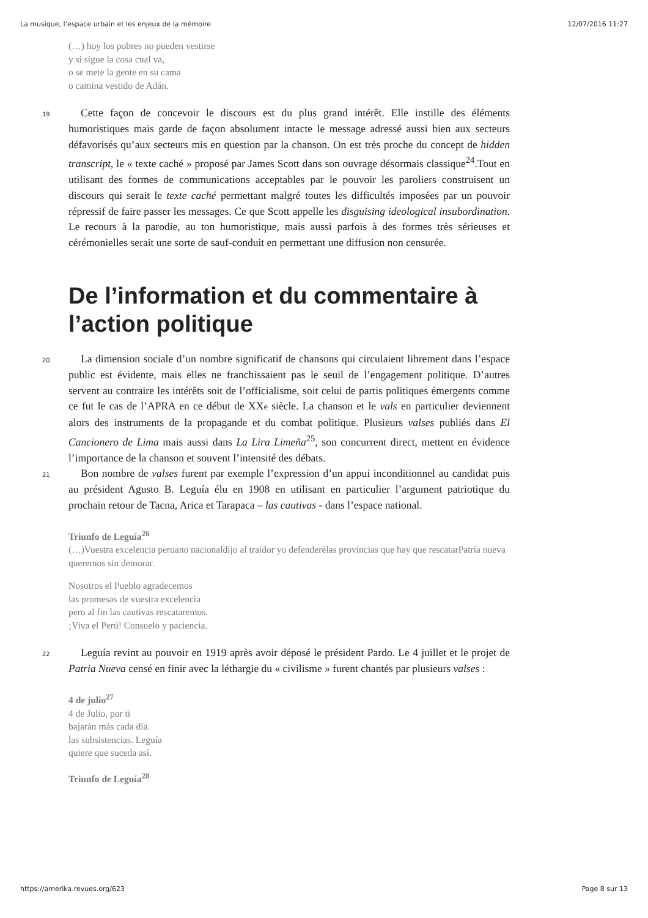La musique, l’espace urbain et les enjeux de la mémoire 12/07/2016 11:27
(…) hoy los pobres no pueden vestirse
y si sigue la cosa cual va,
o se mete la gente en su cama
o camina vestido de Adán.
19 Cette façon de concevoir le discours est du plus grand intérêt. Elle instille des éléments humoristiques mais garde de façon absolument intacte le message adressé aussi bien aux secteurs défavorisés qu’aux secteurs mis en question par la chanson. On est très proche du concept de hidden transcript, le « texte caché » proposé par James Scott dans son ouvrage désormais classique<sup>24</sup>.Tout en utilisant des formes de communications acceptables par le pouvoir les paroliers construisent un discours qui serait le texte caché permettant malgré toutes les difficultés imposées par un pouvoir répressif de faire passer les messages. Ce que Scott appelle les disguising ideological insubordination. Le recours à la parodie, au ton humoristique, mais aussi parfois à des formes très sérieuses et cérémonielles serait une sorte de sauf-conduit en permettant une diffusion non censurée.
De l’information et du commentaire à l’action politique
20 La dimension sociale d’un nombre significatif de chansons qui circulaient librement dans l’espace public est évidente, mais elles ne franchissaient pas le seuil de l’engagement politique. D’autres servent au contraire les intérêts soit de l’officialisme, soit celui de partis politiques émergents comme ce fut le cas de l’APRA en ce début de XXe siècle. La chanson et le vals en particulier deviennent alors des instruments de la propagande et du combat politique. Plusieurs valses publiés dans El Cancionero de Lima mais aussi dans La Lira Limeña<sup>25</sup>, son concurrent direct, mettent en évidence l’importance de la chanson et souvent l’intensité des débats.
21 Bon nombre de valses furent par exemple l’expression d’un appui inconditionnel au candidat puis au président Agusto B. Leguía élu en 1908 en utilisant en particulier l’argument patriotique du prochain retour de Tacna, Arica et Tarapaca – las cautivas - dans l’espace national.
Triunfo de Leguía<sup>26</sup>
(…)Vuestra excelencia peruano nacionaldijo al traidor yo defenderélas provincias que hay que rescatarPatria nueva queremos sin demorar.
Nosotros el Pueblo agradecemos
las promesas de vuestra excelencia
pero al fin las cautivas rescataremos.
¡Viva el Perú! Consuelo y paciencia.
22 Leguía revint au pouvoir en 1919 après avoir déposé le président Pardo. Le 4 juillet et le projet de Patria Nueva censé en finir avec la léthargie du « civilisme » furent chantés par plusieurs valses :
4 de julio<sup>27</sup>
4 de Julio, por ti
bajarán más cada día.
las subsistencias. Leguía
quiere que suceda así.
Triunfo de Leguía<sup>28</sup>
https://amerika.revues.org/623 Page 8 sur 13